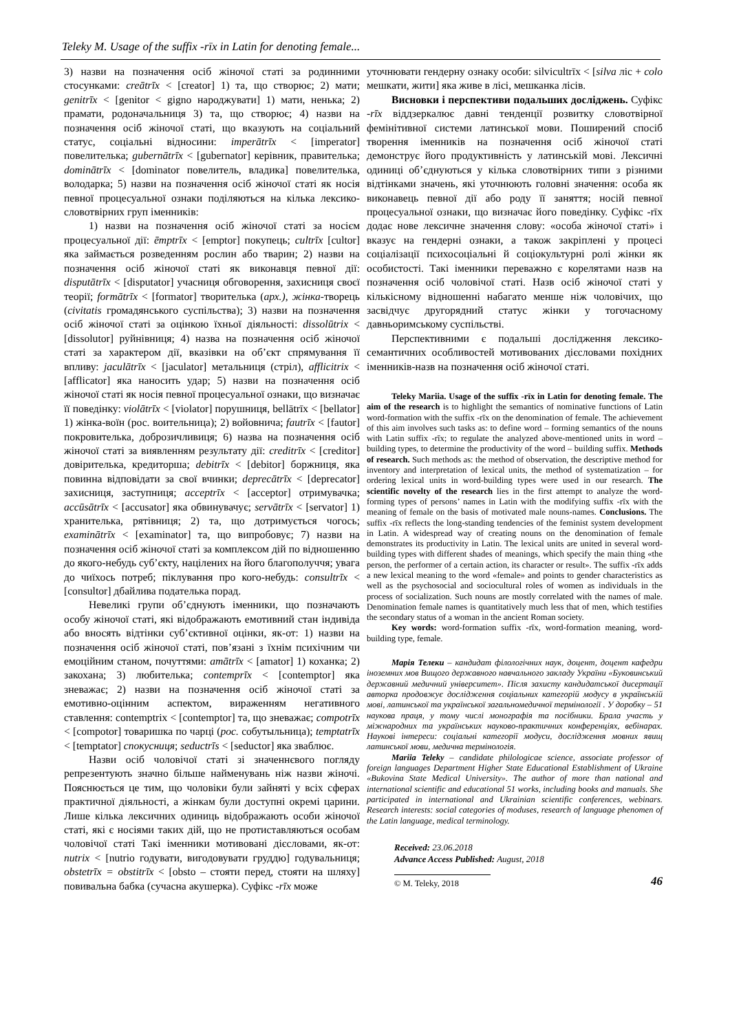Teleky M. Usage of the suffix -rīx in Latin for denoting female...
3) назви на позначення осіб жіночої статі за родинними стосунками: creātrīx < [creator] 1) та, що створює; 2) мати; genitrīx < [genitor < gigno народжувати] 1) мати, ненька; 2) прамати, родоначальниця 3) та, що створює; 4) назви на позначення осіб жіночої статі, що вказують на соціальний статус, соціальні відносини: imperātrīx < [imperator] повелителька; gubernātrīx < [gubernator] керівник, правителька; domin​ātrīx < [dominator повелитель, владика] повелителька, володарка; 5) назви на позначення осіб жіночої статі як носія певної процесуальної ознаки поділяються на кілька лексико-словотвірних груп іменників:
1) назви на позначення осіб жіночої статі за носієм процесуальної дії: ēmptrīx < [emptor] покупець; cultrīx [cultor] яка займається розведенням рослин або тварин; 2) назви на позначення осіб жіночої статі як виконавця певної дії: disputātrīx < [disputator] учасниця обговорення, захисниця своєї теорії; formātrīx < [formator] творителька (арх.), жінка-творець (civitatis громадянського суспільства); 3) назви на позначення осіб жіночої статі за оцінкою їхньої діяльності: dissolūtrix < [dissolutor] руйнівниця; 4) назва на позначення осіб жіночої статі за характером дії, вказівки на об’єкт спрямування її впливу: jaculātrīx < [jaculator] метальниця (стріл), afflicitrix < [afflicator] яка наносить удар; 5) назви на позначення осіб жіночої статі як носія певної процесуальної ознаки, що визначає її поведінку: violātrīx < [violator] порушниця, bellātrīx < [bellator] 1) жінка-воїн (рос. воительница); 2) войовнича; fautrīx < [fautor] покровителька, доброзичливиця; 6) назва на позначення осіб жіночої статі за виявленням результату дії: creditrīx < [creditor] довірителька, кредиторша; debitrīx < [debitor] боржниця, яка повинна відповідати за свої вчинки; deprecātrīx < [deprecator] захисниця, заступниця; acceptrīx < [acceptor] отримувачка; accūsātrīx < [accusator] яка обвинувачує; servātrīx < [servator] 1) хранителька, рятівниця; 2) та, що дотримується чогось; examinātrīx < [examinator] та, що випробовує; 7) назви на позначення осіб жіночої статі за комплексом дій по відношенню до якого-небудь суб’єкту, націлених на його благополуччя; увага до чиїхось потреб; піклування про кого-небудь: consultrīx < [consultor] дбайлива подателька порад.
Невеликі групи об’єднують іменники, що позначають особу жіночої статі, які відображають емотивний стан індивіда або вносять відтінки суб’єктивної оцінки, як-от: 1) назви на позначення осіб жіночої статі, пов’язані з їхнім психічним чи емоційним станом, почуттями: amātrīx < [amator] 1) коханка; 2) закохана; 3) любителька; contemprīx < [contemptor] яка зневажає; 2) назви на позначення осіб жіночої статі за емотивно-оцінним аспектом, вираженням негативного ставлення: contemptrix < [contemptor] та, що зневажає; compotrīx < [compotor] товаришка по чарці (рос. собутыльница); temptatrīx < [temptator] спокусниця; seductrīs < [seductor] яка зваблює.
Назви осіб чоловічої статі зі значеннєвого погляду репрезентують значно більше найменувань ніж назви жіночі. Пояснюється це тим, що чоловіки були зайняті у всіх сферах практичної діяльності, а жінкам були доступні окремі царини. Лише кілька лексичних одиниць відображають особи жіночої статі, які є носіями таких дій, що не протиставляються особам чоловічої статі Такі іменники мотивовані дієсловами, як-от: nutrix < [nutrio годувати, вигодовувати груддю] годувальниця; obstetrīx = obstitrīx < [obsto – стояти перед, стояти на шляху] повивальна бабка (сучасна акушерка). Суфікс -rīx може
уточнювати гендерну ознаку особи: silvicultrīx < [silva ліс + colo мешкати, жити] яка живе в лісі, мешканка лісів.
Висновки і перспективи подальших досліджень. Суфікс -rīx віддзеркалює давні тенденції розвитку словотвірної фемінітивної системи латинської мови. Поширений спосіб творення іменників на позначення осіб жіночої статі демонструє його продуктивність у латинській мові. Лексичні одиниці об’єднуються у кілька словотвірних типи з різними відтінками значень, які уточнюють головні значення: особа як виконавець певної дії або роду її заняття; носій певної процесуальної ознаки, що визначає його поведінку. Суфікс -rīx додає нове лексичне значення слову: «особа жіночої статі» і вказує на гендерні ознаки, а також закріплені у процесі соціалізації психосоціальні й соціокультурні ролі жінки як особистості. Такі іменники переважно є корелятами назв на позначення осіб чоловічої статі. Назв осіб жіночої статі у кількісному відношенні набагато менше ніж чоловічих, що засвідчує другорядний статус жінки у тогочасному давньоримському суспільстві.
Перспективними є подальші дослідження лексико-семантичних особливостей мотивованих дієсловами похідних іменників-назв на позначення осіб жіночої статі.
Teleky Mariia. Usage of the suffix -rīx in Latin for denoting female. The aim of the research is to highlight the semantics of nominative functions of Latin word-formation with the suffix -rīx on the denomination of female. The achievement of this aim involves such tasks as: to define word – forming semantics of the nouns with Latin suffix -rīx; to regulate the analyzed above-mentioned units in word – building types, to determine the productivity of the word – building suffix. Methods of research. Such methods as: the method of observation, the descriptive method for inventory and interpretation of lexical units, the method of systematization – for ordering lexical units in word-building types were used in our research. The scientific novelty of the research lies in the first attempt to analyze the word-forming types of persons’ names in Latin with the modifying suffix -rīx with the meaning of female on the basis of motivated male nouns-names. Conclusions. The suffix -rīx reflects the long-standing tendencies of the feminist system development in Latin. A widespread way of creating nouns on the denomination of female demonstrates its productivity in Latin. The lexical units are united in several word-building types with different shades of meanings, which specify the main thing «the person, the performer of a certain action, its character or result». The suffix -rīx adds a new lexical meaning to the word «female» and points to gender characteristics as well as the psychosocial and sociocultural roles of women as individuals in the process of socialization. Such nouns are mostly correlated with the names of male. Denomination female names is quantitatively much less that of men, which testifies the secondary status of a woman in the ancient Roman society.
Key words: word-formation suffix -rīx, word-formation meaning, word-building type, female.
Марія Телеки – кандидат філологічних наук, доцент, доцент кафедри іноземних мов Вищого державного навчального закладу України «Буковинський державний медичний університет». Після захисту кандидатської дисертації авторка продовжує дослідження соціальних категорій модусу в українській мові, латинської та української загальномедичної термінології . У доробку – 51 наукова праця, у тому числі монографія та посібники. Брала участь у міжнародних та українських науково-практичних конференціях, вебінарах. Наукові інтереси: соціальні категорії модуси, дослідження мовних явищ латинської мови, медична термінологія.
Mariia Teleky – candidate philologicae science, associate professor of foreign languages Department Higher State Educational Establishment of Ukraine «Bukovina State Medical University». The author of more than national and international scientific and educational 51 works, including books and manuals. She participated in international and Ukrainian scientific conferences, webinars. Research interests: social categories of moduses, research of language phenomen of the Latin language, medical terminology.
Received: 23.06.2018
Advance Access Published: August, 2018
© M. Teleky, 2018 46